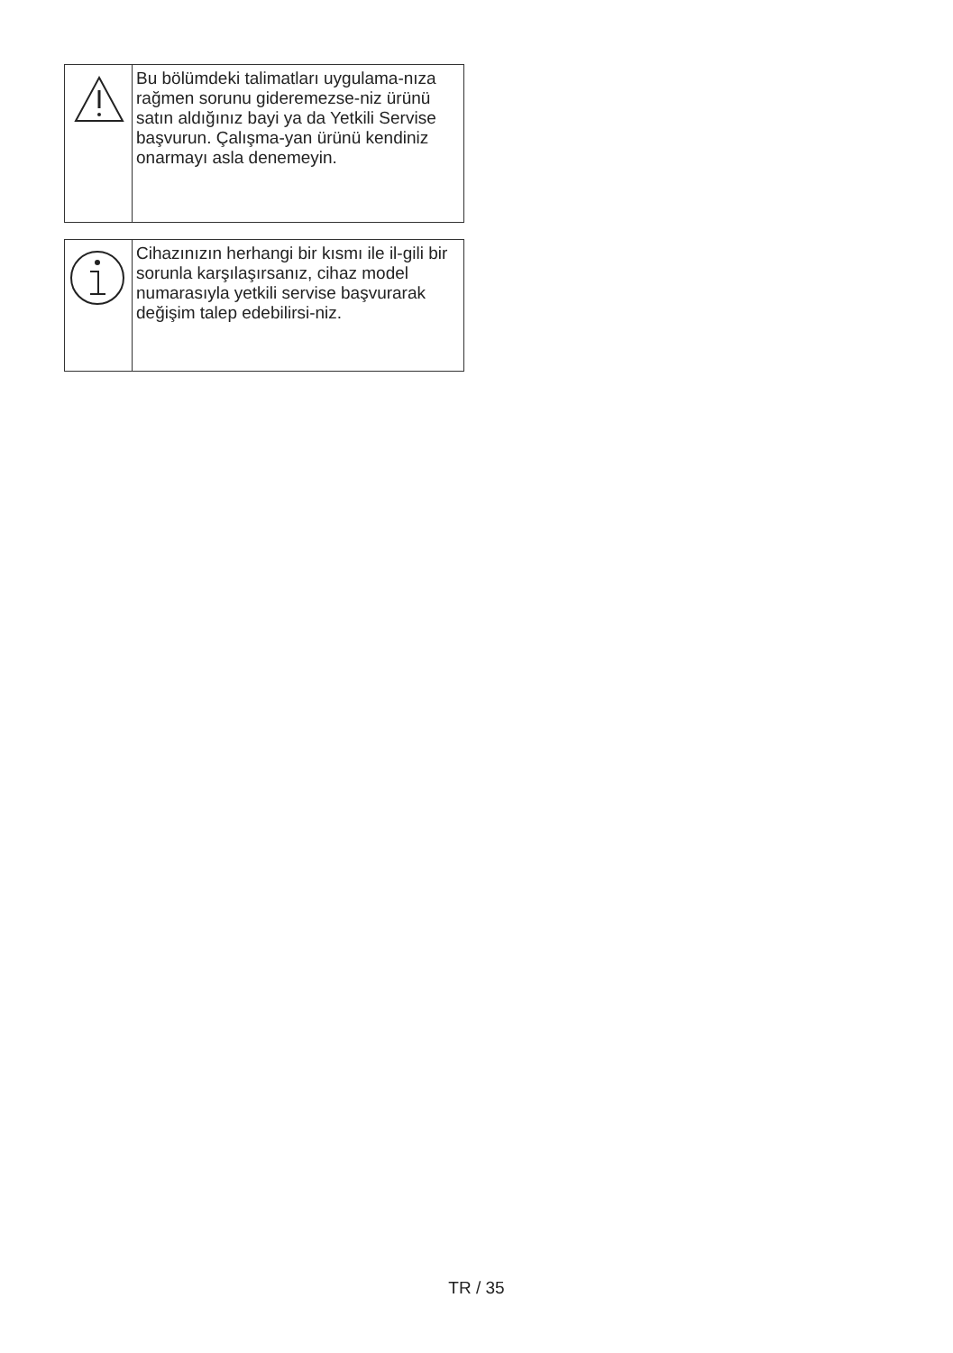Bu bölümdeki talimatları uygulama-nıza rağmen sorunu gideremezse-niz ürünü satın aldığınız bayi ya da Yetkili Servise başvurun. Çalışma-yan ürünü kendiniz onarmayı asla denemeyin.
Cihazınızın herhangi bir kısmı ile il-gili bir sorunla karşılaşırsanız, cihaz model numarasıyla yetkili servise başvurarak değişim talep edebilirsi-niz.
TR / 35